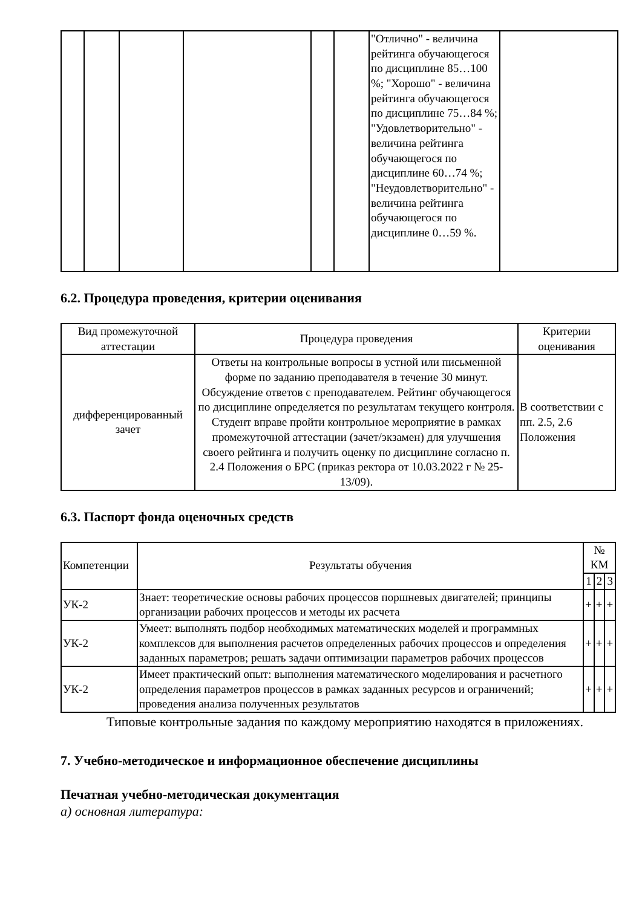| | | | | | | "Отлично" - величина рейтинга обучающегося по дисциплине 85…100 %; "Хорошо" - величина рейтинга обучающегося по дисциплине 75…84 %; "Удовлетворительно" - величина рейтинга обучающегося по дисциплине 60…74 %; "Неудовлетворительно" - величина рейтинга обучающегося по дисциплине 0…59 %. | |
6.2. Процедура проведения, критерии оценивания
| Вид промежуточной аттестации | Процедура проведения | Критерии оценивания |
| --- | --- | --- |
| дифференцированный зачет | Ответы на контрольные вопросы в устной или письменной форме по заданию преподавателя в течение 30 минут. Обсуждение ответов с преподавателем. Рейтинг обучающегося по дисциплине определяется по результатам текущего контроля. Студент вправе пройти контрольное мероприятие в рамках промежуточной аттестации (зачет/экзамен) для улучшения своего рейтинга и получить оценку по дисциплине согласно п. 2.4 Положения о БРС (приказ ректора от 10.03.2022 г № 25-13/09). | В соответствии с пп. 2.5, 2.6 Положения |
6.3. Паспорт фонда оценочных средств
| Компетенции | Результаты обучения | № КМ | | |
| --- | --- | --- | --- | --- |
| | | 1 | 2 | 3 |
| УК-2 | Знает: теоретические основы рабочих процессов поршневых двигателей; принципы организации рабочих процессов и методы их расчета | + | + | + |
| УК-2 | Умеет: выполнять подбор необходимых математических моделей и программных комплексов для выполнения расчетов определенных рабочих процессов и определения заданных параметров; решать задачи оптимизации параметров рабочих процессов | + | + | + |
| УК-2 | Имеет практический опыт: выполнения математического моделирования и расчетного определения параметров процессов в рамках заданных ресурсов и ограничений; проведения анализа полученных результатов | + | + | + |
Типовые контрольные задания по каждому мероприятию находятся в приложениях.
7. Учебно-методическое и информационное обеспечение дисциплины
Печатная учебно-методическая документация
а) основная литература: